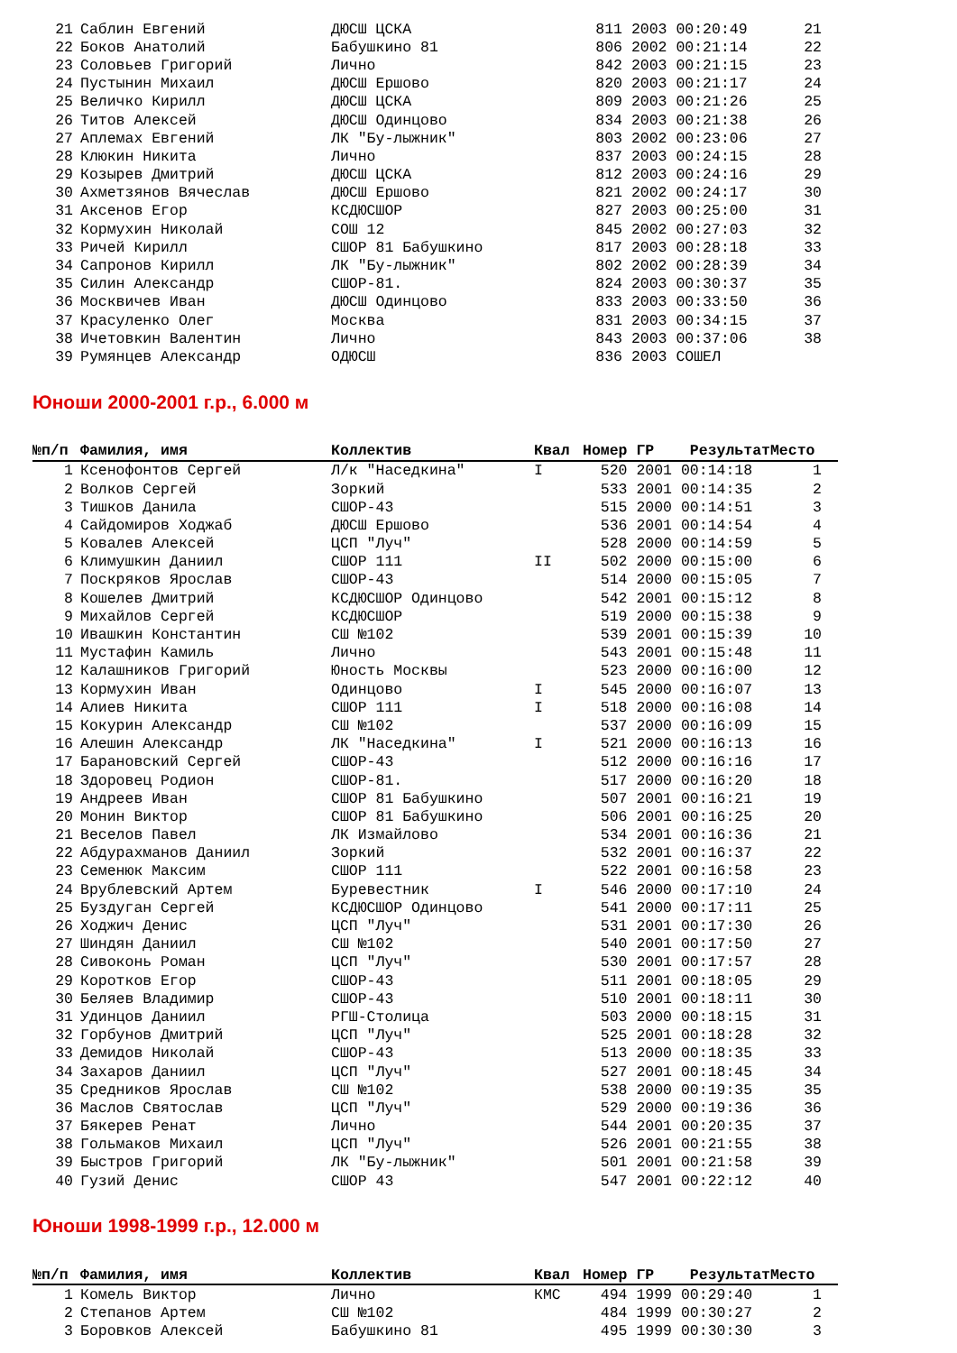| 21 | Саблин Евгений | ДЮСШ ЦСКА | | 811 | 2003 | 00:20:49 | 21 |
| 22 | Боков Анатолий | Бабушкино 81 | | 806 | 2002 | 00:21:14 | 22 |
| 23 | Соловьев Григорий | Лично | | 842 | 2003 | 00:21:15 | 23 |
| 24 | Пустынин Михаил | ДЮСШ Ершово | | 820 | 2003 | 00:21:17 | 24 |
| 25 | Величко Кирилл | ДЮСШ ЦСКА | | 809 | 2003 | 00:21:26 | 25 |
| 26 | Титов Алексей | ДЮСШ Одинцово | | 834 | 2003 | 00:21:38 | 26 |
| 27 | Аплемах Евгений | ЛК "Бу-лыжник" | | 803 | 2002 | 00:23:06 | 27 |
| 28 | Клюкин Никита | Лично | | 837 | 2003 | 00:24:15 | 28 |
| 29 | Козырев Дмитрий | ДЮСШ ЦСКА | | 812 | 2003 | 00:24:16 | 29 |
| 30 | Ахметзянов Вячеслав | ДЮСШ Ершово | | 821 | 2002 | 00:24:17 | 30 |
| 31 | Аксенов Егор | КСДЮСШОР | | 827 | 2003 | 00:25:00 | 31 |
| 32 | Кормухин Николай | СОШ 12 | | 845 | 2002 | 00:27:03 | 32 |
| 33 | Ричей Кирилл | СШОР 81 Бабушкино | | 817 | 2003 | 00:28:18 | 33 |
| 34 | Сапронов Кирилл | ЛК "Бу-лыжник" | | 802 | 2002 | 00:28:39 | 34 |
| 35 | Силин Александр | СШОР-81. | | 824 | 2003 | 00:30:37 | 35 |
| 36 | Москвичев Иван | ДЮСШ Одинцово | | 833 | 2003 | 00:33:50 | 36 |
| 37 | Красуленко Олег | Москва | | 831 | 2003 | 00:34:15 | 37 |
| 38 | Ичетовкин Валентин | Лично | | 843 | 2003 | 00:37:06 | 38 |
| 39 | Румянцев Александр | ОДЮСШ | | 836 | 2003 | СОШЕЛ | |
Юноши 2000-2001 г.р., 6.000 м
| №п/п | Фамилия, имя | Коллектив | Квал | Номер | ГР | Результат | Место |
| --- | --- | --- | --- | --- | --- | --- | --- |
| 1 | Ксенофонтов Сергей | Л/к "Наседкина" | I | 520 | 2001 | 00:14:18 | 1 |
| 2 | Волков Сергей | Зоркий | | 533 | 2001 | 00:14:35 | 2 |
| 3 | Тишков Данила | СШОР-43 | | 515 | 2000 | 00:14:51 | 3 |
| 4 | Сайдомиров Ходжаб | ДЮСШ Ершово | | 536 | 2001 | 00:14:54 | 4 |
| 5 | Ковалев Алексей | ЦСП "Луч" | | 528 | 2000 | 00:14:59 | 5 |
| 6 | Климушкин Даниил | СШОР 111 | II | 502 | 2000 | 00:15:00 | 6 |
| 7 | Поскряков Ярослав | СШОР-43 | | 514 | 2000 | 00:15:05 | 7 |
| 8 | Кошелев Дмитрий | КСДЮСШОР Одинцово | | 542 | 2001 | 00:15:12 | 8 |
| 9 | Михайлов Сергей | КСДЮСШОР | | 519 | 2000 | 00:15:38 | 9 |
| 10 | Ивашкин Константин | СШ №102 | | 539 | 2001 | 00:15:39 | 10 |
| 11 | Мустафин Камиль | Лично | | 543 | 2001 | 00:15:48 | 11 |
| 12 | Калашников Григорий | Юность Москвы | | 523 | 2000 | 00:16:00 | 12 |
| 13 | Кормухин Иван | Одинцово | I | 545 | 2000 | 00:16:07 | 13 |
| 14 | Алиев Никита | СШОР 111 | I | 518 | 2000 | 00:16:08 | 14 |
| 15 | Кокурин Александр | СШ №102 | | 537 | 2000 | 00:16:09 | 15 |
| 16 | Алешин Александр | ЛК "Наседкина" | I | 521 | 2000 | 00:16:13 | 16 |
| 17 | Барановский Сергей | СШОР-43 | | 512 | 2000 | 00:16:16 | 17 |
| 18 | Здоровец Родион | СШОР-81. | | 517 | 2000 | 00:16:20 | 18 |
| 19 | Андреев Иван | СШОР 81 Бабушкино | | 507 | 2001 | 00:16:21 | 19 |
| 20 | Монин Виктор | СШОР 81 Бабушкино | | 506 | 2001 | 00:16:25 | 20 |
| 21 | Веселов Павел | ЛК Измайлово | | 534 | 2001 | 00:16:36 | 21 |
| 22 | Абдурахманов Даниил | Зоркий | | 532 | 2001 | 00:16:37 | 22 |
| 23 | Семенюк Максим | СШОР 111 | | 522 | 2001 | 00:16:58 | 23 |
| 24 | Врублевский Артем | Буревестник | I | 546 | 2000 | 00:17:10 | 24 |
| 25 | Буздуган Сергей | КСДЮСШОР Одинцово | | 541 | 2000 | 00:17:11 | 25 |
| 26 | Ходжич Денис | ЦСП "Луч" | | 531 | 2001 | 00:17:30 | 26 |
| 27 | Шиндян Даниил | СШ №102 | | 540 | 2001 | 00:17:50 | 27 |
| 28 | Сивоконь Роман | ЦСП "Луч" | | 530 | 2001 | 00:17:57 | 28 |
| 29 | Коротков Егор | СШОР-43 | | 511 | 2001 | 00:18:05 | 29 |
| 30 | Беляев Владимир | СШОР-43 | | 510 | 2001 | 00:18:11 | 30 |
| 31 | Удинцов Даниил | РГШ-Столица | | 503 | 2000 | 00:18:15 | 31 |
| 32 | Горбунов Дмитрий | ЦСП "Луч" | | 525 | 2001 | 00:18:28 | 32 |
| 33 | Демидов Николай | СШОР-43 | | 513 | 2000 | 00:18:35 | 33 |
| 34 | Захаров Даниил | ЦСП "Луч" | | 527 | 2001 | 00:18:45 | 34 |
| 35 | Средников Ярослав | СШ №102 | | 538 | 2000 | 00:19:35 | 35 |
| 36 | Маслов Святослав | ЦСП "Луч" | | 529 | 2000 | 00:19:36 | 36 |
| 37 | Бякерев Ренат | Лично | | 544 | 2001 | 00:20:35 | 37 |
| 38 | Гольмаков Михаил | ЦСП "Луч" | | 526 | 2001 | 00:21:55 | 38 |
| 39 | Быстров Григорий | ЛК "Бу-лыжник" | | 501 | 2001 | 00:21:58 | 39 |
| 40 | Гузий Денис | СШОР 43 | | 547 | 2001 | 00:22:12 | 40 |
Юноши 1998-1999 г.р., 12.000 м
| №п/п | Фамилия, имя | Коллектив | Квал | Номер | ГР | Результат | Место |
| --- | --- | --- | --- | --- | --- | --- | --- |
| 1 | Комель Виктор | Лично | КМС | 494 | 1999 | 00:29:40 | 1 |
| 2 | Степанов Артем | СШ №102 | | 484 | 1999 | 00:30:27 | 2 |
| 3 | Боровков Алексей | Бабушкино 81 | | 495 | 1999 | 00:30:30 | 3 |